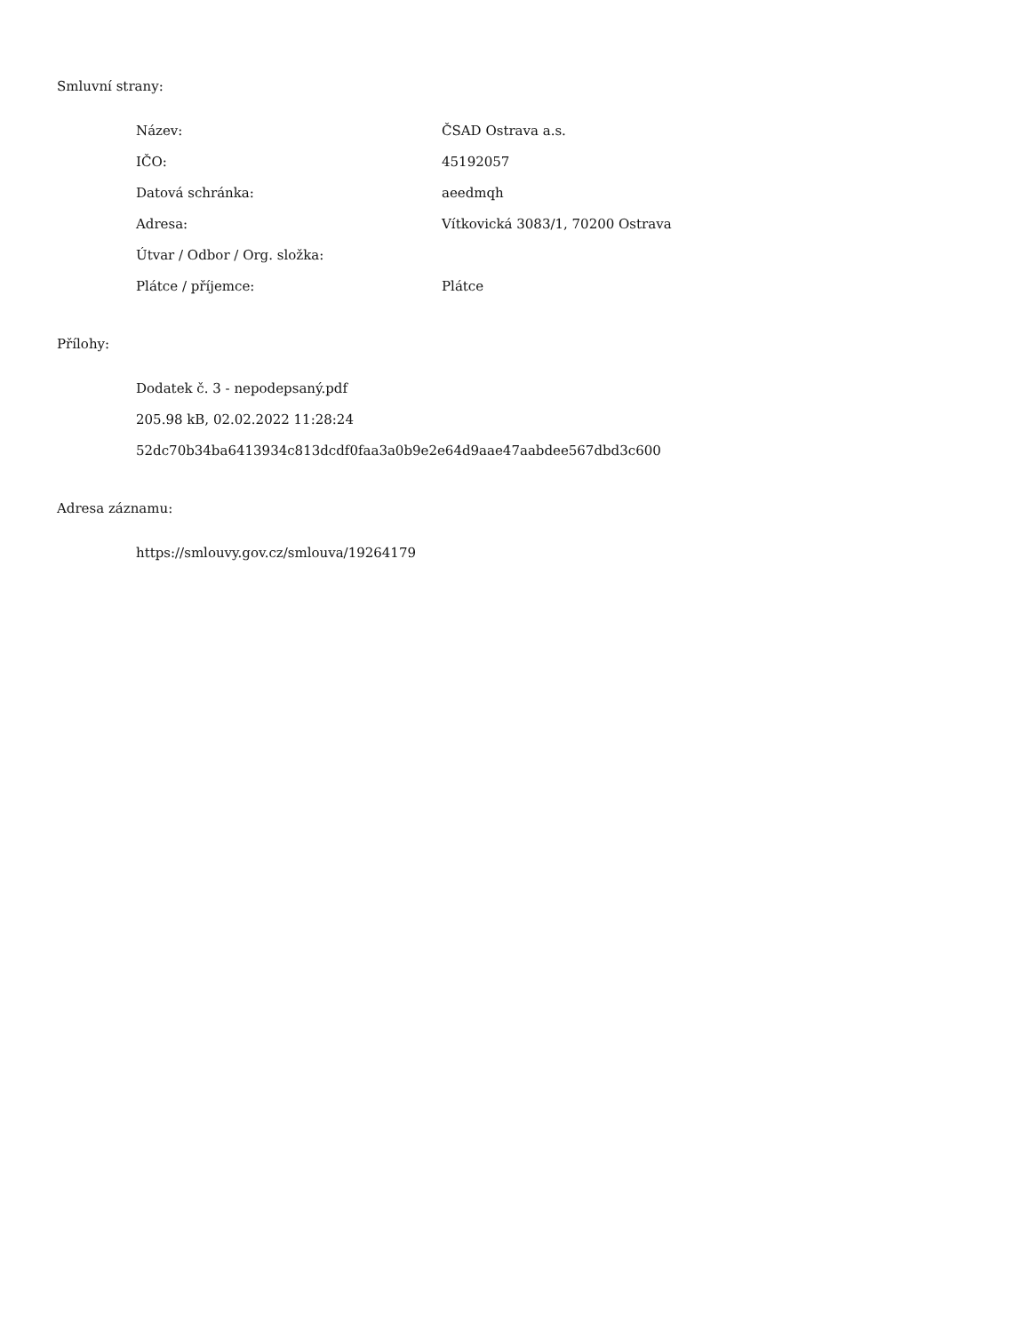Smluvní strany:
| Název: | ČSAD Ostrava a.s. |
| IČO: | 45192057 |
| Datová schránka: | aeedmqh |
| Adresa: | Vítkovická 3083/1, 70200 Ostrava |
| Útvar / Odbor / Org. složka: | |
| Plátce / příjemce: | Plátce |
Přílohy:
Dodatek č. 3 - nepodepsaný.pdf
205.98 kB, 02.02.2022 11:28:24
52dc70b34ba6413934c813dcdf0faa3a0b9e2e64d9aae47aabdee567dbd3c600
Adresa záznamu:
https://smlouvy.gov.cz/smlouva/19264179